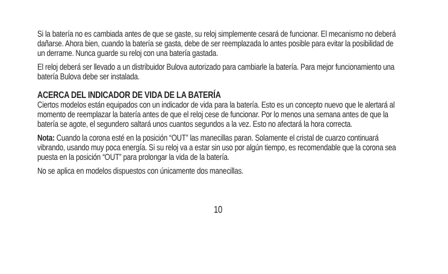Si la batería no es cambiada antes de que se gaste, su reloj simplemente cesará de funcionar. El mecanismo no deberá dañarse. Ahora bien, cuando la batería se gasta, debe de ser reemplazada lo antes posible para evitar la posibilidad de un derrame. Nunca guarde su reloj con una batería gastada.
El reloj deberá ser llevado a un distribuidor Bulova autorizado para cambiarle la batería. Para mejor funcionamiento una batería Bulova debe ser instalada.
ACERCA DEL INDICADOR DE VIDA DE LA BATERÍA
Ciertos modelos están equipados con un indicador de vida para la batería. Esto es un concepto nuevo que le alertará al momento de reemplazar la batería antes de que el reloj cese de funcionar. Por lo menos una semana antes de que la batería se agote, el segundero saltará unos cuantos segundos a la vez. Esto no afectará la hora correcta.
Nota: Cuando la corona esté en la posición “OUT” las manecillas paran. Solamente el cristal de cuarzo continuará vibrando, usando muy poca energía. Si su reloj va a estar sin uso por algún tiempo, es recomendable que la corona sea puesta en la posición “OUT” para prolongar la vida de la batería.
No se aplica en modelos dispuestos con únicamente dos manecillas.
10